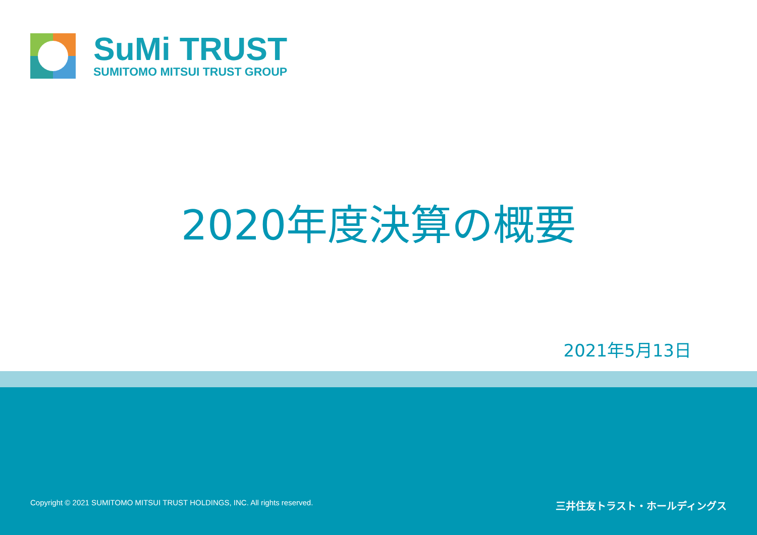SuMi TRUST
SUMITOMO MITSUI TRUST GROUP
2020年度決算の概要
2021年5月13日
Copyright © 2021 SUMITOMO MITSUI TRUST HOLDINGS, INC. All rights reserved. 三井住友トラスト・ホールディングス